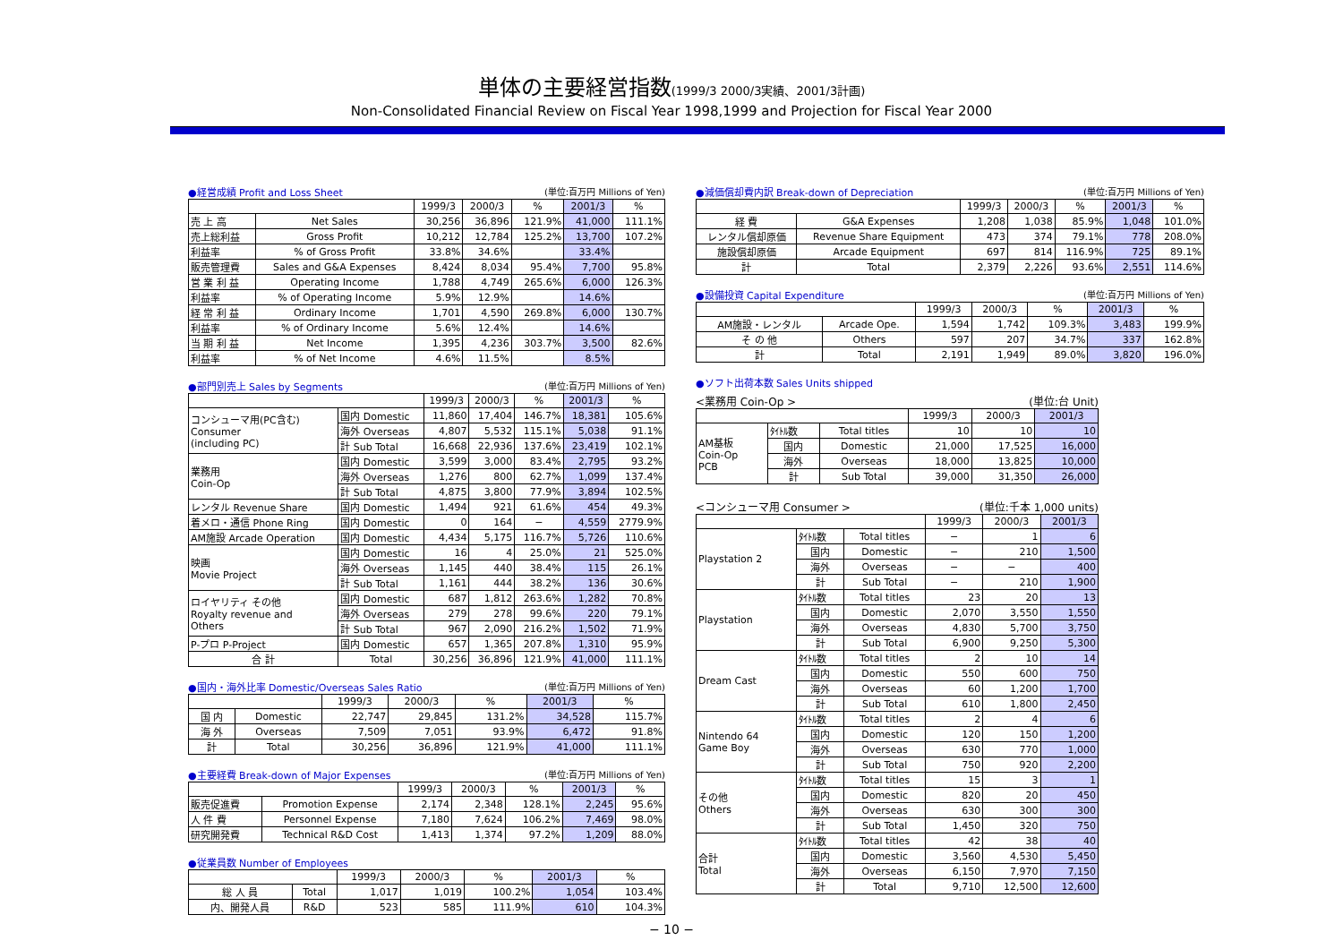単体の主要経営指数(1999/3 2000/3実績、2001/3計画)
Non-Consolidated Financial Review on Fiscal Year 1998,1999 and Projection for Fiscal Year 2000
●経営成績 Profit and Loss Sheet (単位:百万円 Millions of Yen)
| | | 1999/3 | 2000/3 | % | 2001/3 | % |
| --- | --- | --- | --- | --- | --- | --- |
| 売 上 高 | Net Sales | 30,256 | 36,896 | 121.9% | 41,000 | 111.1% |
| 売上総利益 | Gross Profit | 10,212 | 12,784 | 125.2% | 13,700 | 107.2% |
| 利益率 | % of Gross Profit | 33.8% | 34.6% | | 33.4% | |
| 販売管理費 | Sales and G&A Expenses | 8,424 | 8,034 | 95.4% | 7,700 | 95.8% |
| 営 業 利 益 | Operating Income | 1,788 | 4,749 | 265.6% | 6,000 | 126.3% |
| 利益率 | % of Operating Income | 5.9% | 12.9% | | 14.6% | |
| 経 常 利 益 | Ordinary Income | 1,701 | 4,590 | 269.8% | 6,000 | 130.7% |
| 利益率 | % of Ordinary Income | 5.6% | 12.4% | | 14.6% | |
| 当 期 利 益 | Net Income | 1,395 | 4,236 | 303.7% | 3,500 | 82.6% |
| 利益率 | % of Net Income | 4.6% | 11.5% | | 8.5% | |
●部門別売上 Sales by Segments (単位:百万円 Millions of Yen)
| | | 1999/3 | 2000/3 | % | 2001/3 | % |
| --- | --- | --- | --- | --- | --- | --- |
| コンシューマ用(PC含む) Consumer (including PC) | 国内 Domestic | 11,860 | 17,404 | 146.7% | 18,381 | 105.6% |
| | 海外 Overseas | 4,807 | 5,532 | 115.1% | 5,038 | 91.1% |
| | 計 Sub Total | 16,668 | 22,936 | 137.6% | 23,419 | 102.1% |
| 業務用 Coin-Op | 国内 Domestic | 3,599 | 3,000 | 83.4% | 2,795 | 93.2% |
| | 海外 Overseas | 1,276 | 800 | 62.7% | 1,099 | 137.4% |
| | 計 Sub Total | 4,875 | 3,800 | 77.9% | 3,894 | 102.5% |
| レンタル Revenue Share | 国内 Domestic | 1,494 | 921 | 61.6% | 454 | 49.3% |
| 着メロ・通信 Phone Ring | 国内 Domestic | 0 | 164 | − | 4,559 | 2779.9% |
| AM施設 Arcade Operation | 国内 Domestic | 4,434 | 5,175 | 116.7% | 5,726 | 110.6% |
| 映画 Movie Project | 国内 Domestic | 16 | 4 | 25.0% | 21 | 525.0% |
| | 海外 Overseas | 1,145 | 440 | 38.4% | 115 | 26.1% |
| | 計 Sub Total | 1,161 | 444 | 38.2% | 136 | 30.6% |
| ロイヤリティ その他 Royalty revenue and Others | 国内 Domestic | 687 | 1,812 | 263.6% | 1,282 | 70.8% |
| | 海外 Overseas | 279 | 278 | 99.6% | 220 | 79.1% |
| | 計 Sub Total | 967 | 2,090 | 216.2% | 1,502 | 71.9% |
| P-プロ P-Project | 国内 Domestic | 657 | 1,365 | 207.8% | 1,310 | 95.9% |
| 合 計 | Total | 30,256 | 36,896 | 121.9% | 41,000 | 111.1% |
●国内・海外比率 Domestic/Overseas Sales Ratio (単位:百万円 Millions of Yen)
| | | 1999/3 | 2000/3 | % | 2001/3 | % |
| --- | --- | --- | --- | --- | --- | --- |
| 国 内 | Domestic | 22,747 | 29,845 | 131.2% | 34,528 | 115.7% |
| 海 外 | Overseas | 7,509 | 7,051 | 93.9% | 6,472 | 91.8% |
| 計 | Total | 30,256 | 36,896 | 121.9% | 41,000 | 111.1% |
●主要経費 Break-down of Major Expenses (単位:百万円 Millions of Yen)
| | | 1999/3 | 2000/3 | % | 2001/3 | % |
| --- | --- | --- | --- | --- | --- | --- |
| 販売促進費 | Promotion Expense | 2,174 | 2,348 | 128.1% | 2,245 | 95.6% |
| 人 件 費 | Personnel Expense | 7,180 | 7,624 | 106.2% | 7,469 | 98.0% |
| 研究開発費 | Technical R&D Cost | 1,413 | 1,374 | 97.2% | 1,209 | 88.0% |
●従業員数 Number of Employees
| | | 1999/3 | 2000/3 | % | 2001/3 | % |
| --- | --- | --- | --- | --- | --- | --- |
| 総 人 員 | Total | 1,017 | 1,019 | 100.2% | 1,054 | 103.4% |
| 内、開発人員 | R&D | 523 | 585 | 111.9% | 610 | 104.3% |
●減価償却費内訳 Break-down of Depreciation (単位:百万円 Millions of Yen)
| | | 1999/3 | 2000/3 | % | 2001/3 | % |
| --- | --- | --- | --- | --- | --- | --- |
| 経 費 | G&A Expenses | 1,208 | 1,038 | 85.9% | 1,048 | 101.0% |
| レンタル償却原価 | Revenue Share Equipment | 473 | 374 | 79.1% | 778 | 208.0% |
| 施設償却原価 | Arcade Equipment | 697 | 814 | 116.9% | 725 | 89.1% |
| 計 | Total | 2,379 | 2,226 | 93.6% | 2,551 | 114.6% |
●設備投資 Capital Expenditure (単位:百万円 Millions of Yen)
| | | 1999/3 | 2000/3 | % | 2001/3 | % |
| --- | --- | --- | --- | --- | --- | --- |
| AM施設・レンタル | Arcade Ope. | 1,594 | 1,742 | 109.3% | 3,483 | 199.9% |
| そ の 他 | Others | 597 | 207 | 34.7% | 337 | 162.8% |
| 計 | Total | 2,191 | 1,949 | 89.0% | 3,820 | 196.0% |
●ソフト出荷本数 Sales Units shipped
<業務用 Coin-Op > (単位:台 Unit)
| | | | 1999/3 | 2000/3 | 2001/3 |
| --- | --- | --- | --- | --- | --- |
| AM基板 Coin-Op PCB | ﾀｲﾄﾙ数 | Total titles | 10 | 10 | 10 |
| | 国内 | Domestic | 21,000 | 17,525 | 16,000 |
| | 海外 | Overseas | 18,000 | 13,825 | 10,000 |
| | 計 | Sub Total | 39,000 | 31,350 | 26,000 |
<コンシューマ用 Consumer > (単位:千本 1,000 units)
| | | | 1999/3 | 2000/3 | 2001/3 |
| --- | --- | --- | --- | --- | --- |
| Playstation 2 | ﾀｲﾄﾙ数 | Total titles | − | 1 | 6 |
| | 国内 | Domestic | − | 210 | 1,500 |
| | 海外 | Overseas | − | − | 400 |
| | 計 | Sub Total | − | 210 | 1,900 |
| Playstation | ﾀｲﾄﾙ数 | Total titles | 23 | 20 | 13 |
| | 国内 | Domestic | 2,070 | 3,550 | 1,550 |
| | 海外 | Overseas | 4,830 | 5,700 | 3,750 |
| | 計 | Sub Total | 6,900 | 9,250 | 5,300 |
| Dream Cast | ﾀｲﾄﾙ数 | Total titles | 2 | 10 | 14 |
| | 国内 | Domestic | 550 | 600 | 750 |
| | 海外 | Overseas | 60 | 1,200 | 1,700 |
| | 計 | Sub Total | 610 | 1,800 | 2,450 |
| Nintendo 64 Game Boy | ﾀｲﾄﾙ数 | Total titles | 2 | 4 | 6 |
| | 国内 | Domestic | 120 | 150 | 1,200 |
| | 海外 | Overseas | 630 | 770 | 1,000 |
| | 計 | Sub Total | 750 | 920 | 2,200 |
| その他 Others | ﾀｲﾄﾙ数 | Total titles | 15 | 3 | 1 |
| | 国内 | Domestic | 820 | 20 | 450 |
| | 海外 | Overseas | 630 | 300 | 300 |
| | 計 | Sub Total | 1,450 | 320 | 750 |
| 合計 Total | ﾀｲﾄﾙ数 | Total titles | 42 | 38 | 40 |
| | 国内 | Domestic | 3,560 | 4,530 | 5,450 |
| | 海外 | Overseas | 6,150 | 7,970 | 7,150 |
| | 計 | Total | 9,710 | 12,500 | 12,600 |
− 10 −